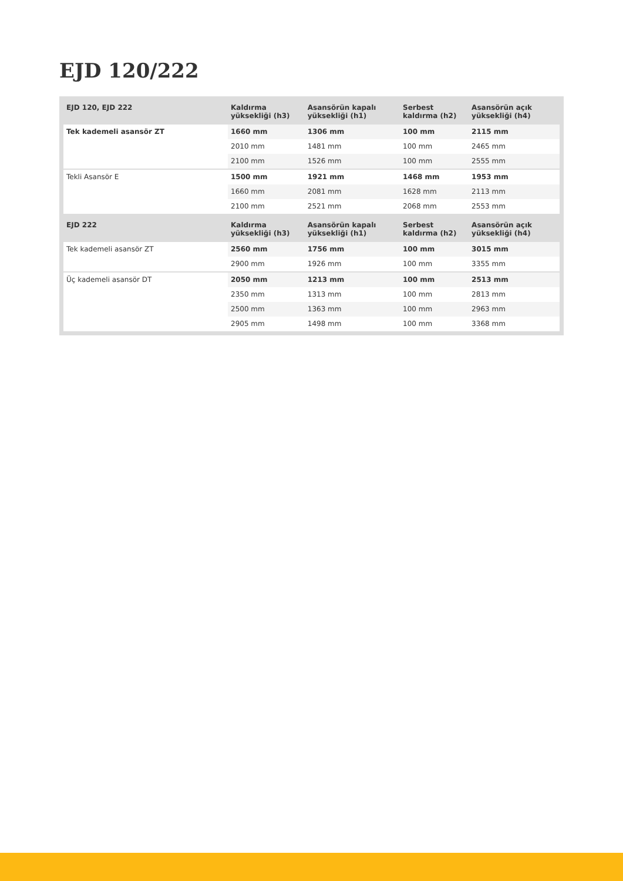EJD 120/222
| EJD 120, EJD 222 | Kaldırma yüksekliği (h3) | Asansörün kapalı yüksekliği (h1) | Serbest kaldırma (h2) | Asansörün açık yüksekliği (h4) |
| --- | --- | --- | --- | --- |
| Tek kademeli asansör ZT | 1660 mm | 1306 mm | 100 mm | 2115 mm |
| | 2010 mm | 1481 mm | 100 mm | 2465 mm |
| | 2100 mm | 1526 mm | 100 mm | 2555 mm |
| Tekli Asansör E | 1500 mm | 1921 mm | 1468 mm | 1953 mm |
| | 1660 mm | 2081 mm | 1628 mm | 2113 mm |
| | 2100 mm | 2521 mm | 2068 mm | 2553 mm |
| EJD 222 | Kaldırma yüksekliği (h3) | Asansörün kapalı yüksekliği (h1) | Serbest kaldırma (h2) | Asansörün açık yüksekliği (h4) |
| Tek kademeli asansör ZT | 2560 mm | 1756 mm | 100 mm | 3015 mm |
| | 2900 mm | 1926 mm | 100 mm | 3355 mm |
| Üç kademeli asansör DT | 2050 mm | 1213 mm | 100 mm | 2513 mm |
| | 2350 mm | 1313 mm | 100 mm | 2813 mm |
| | 2500 mm | 1363 mm | 100 mm | 2963 mm |
| | 2905 mm | 1498 mm | 100 mm | 3368 mm |